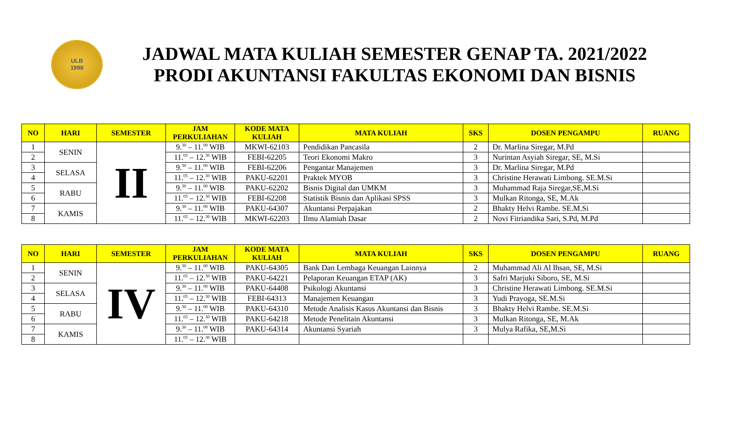ULB
1998
JADWAL MATA KULIAH SEMESTER GENAP TA. 2021/2022
PRODI AKUNTANSI FAKULTAS EKONOMI DAN BISNIS
| NO | HARI | SEMESTER | JAM PERKULIAHAN | KODE MATA KULIAH | MATA KULIAH | SKS | DOSEN PENGAMPU | RUANG |
| --- | --- | --- | --- | --- | --- | --- | --- | --- |
| 1 | SENIN | II | 9.<sup>30</sup> – 11.<sup>00</sup> WIB | MKWI-62103 | Pendidikan Pancasila | 2 | Dr. Marlina Siregar, M.Pd | |
| 2 | | | 11.<sup>05</sup> – 12.<sup>30</sup> WIB | FEBI-62205 | Teori Ekonomi Makro | 3 | Nurintan Asyiah Siregar, SE, M.Si | |
| 3 | SELASA | | 9.<sup>30</sup> – 11.<sup>00</sup> WIB | FEBI-62206 | Pengantar Manajemen | 3 | Dr. Marlina Siregar, M.Pd | |
| 4 | | | 11.<sup>05</sup> – 12.<sup>30</sup> WIB | PAKU-62201 | Praktek MYOB | 3 | Christine Herawati Limbong. SE.M.Si | |
| 5 | RABU | | 9.<sup>30</sup> – 11.<sup>00</sup> WIB | PAKU-62202 | Bisnis Digital dan UMKM | 3 | Muhammad Raja Siregar,SE,M.Si | |
| 6 | | | 11.<sup>05</sup> – 12.<sup>30</sup> WIB | FEBI-62208 | Statistik Bisnis dan Aplikasi SPSS | 3 | Mulkan Ritonga, SE, M.Ak | |
| 7 | KAMIS | | 9.<sup>30</sup> – 11.<sup>00</sup> WIB | PAKU-64307 | Akuntansi Perpajakan | 2 | Bhakty Helvi Rambe. SE.M.Si | |
| 8 | | | 11.<sup>05</sup> – 12.<sup>30</sup> WIB | MKWI-62203 | Ilmu Alamiah Dasar | 2 | Novi Fitriandika Sari, S.Pd, M.Pd | |
| NO | HARI | SEMESTER | JAM PERKULIAHAN | KODE MATA KULIAH | MATA KULIAH | SKS | DOSEN PENGAMPU | RUANG |
| --- | --- | --- | --- | --- | --- | --- | --- | --- |
| 1 | SENIN | IV | 9.<sup>30</sup> – 11.<sup>00</sup> WIB | PAKU-64305 | Bank Dan Lembaga Keuangan Lainnya | 2 | Muhammad Ali Al Ihsan, SE, M.Si | |
| 2 | | | 11.<sup>05</sup> – 12.<sup>30</sup> WIB | PAKU-64221 | Pelaporan Keuangan ETAP (AK) | 3 | Safri Marjuki Siboro, SE, M.Si | |
| 3 | SELASA | | 9.<sup>30</sup> – 11.<sup>00</sup> WIB | PAKU-64408 | Psikologi Akuntansi | 3 | Christine Herawati Limbong. SE.M.Si | |
| 4 | | | 11.<sup>05</sup> – 12.<sup>30</sup> WIB | FEBI-64313 | Manajemen Keuangan | 3 | Yudi Prayoga, SE.M.Si | |
| 5 | RABU | | 9.<sup>30</sup> – 11.<sup>00</sup> WIB | PAKU-64310 | Metode Analisis Kasus Akuntansi dan Bisnis | 3 | Bhakty Helvi Rambe. SE.M.Si | |
| 6 | | | 11.<sup>05</sup> – 12.<sup>30</sup> WIB | PAKU-64218 | Metode Penelitain Akuntansi | 3 | Mulkan Ritonga, SE, M.Ak | |
| 7 | KAMIS | | 9.<sup>30</sup> – 11.<sup>00</sup> WIB | PAKU-64314 | Akuntansi Syariah | 3 | Mulya Rafika, SE,M.Si | |
| 8 | | | 11.<sup>05</sup> – 12.<sup>30</sup> WIB | | | | | |